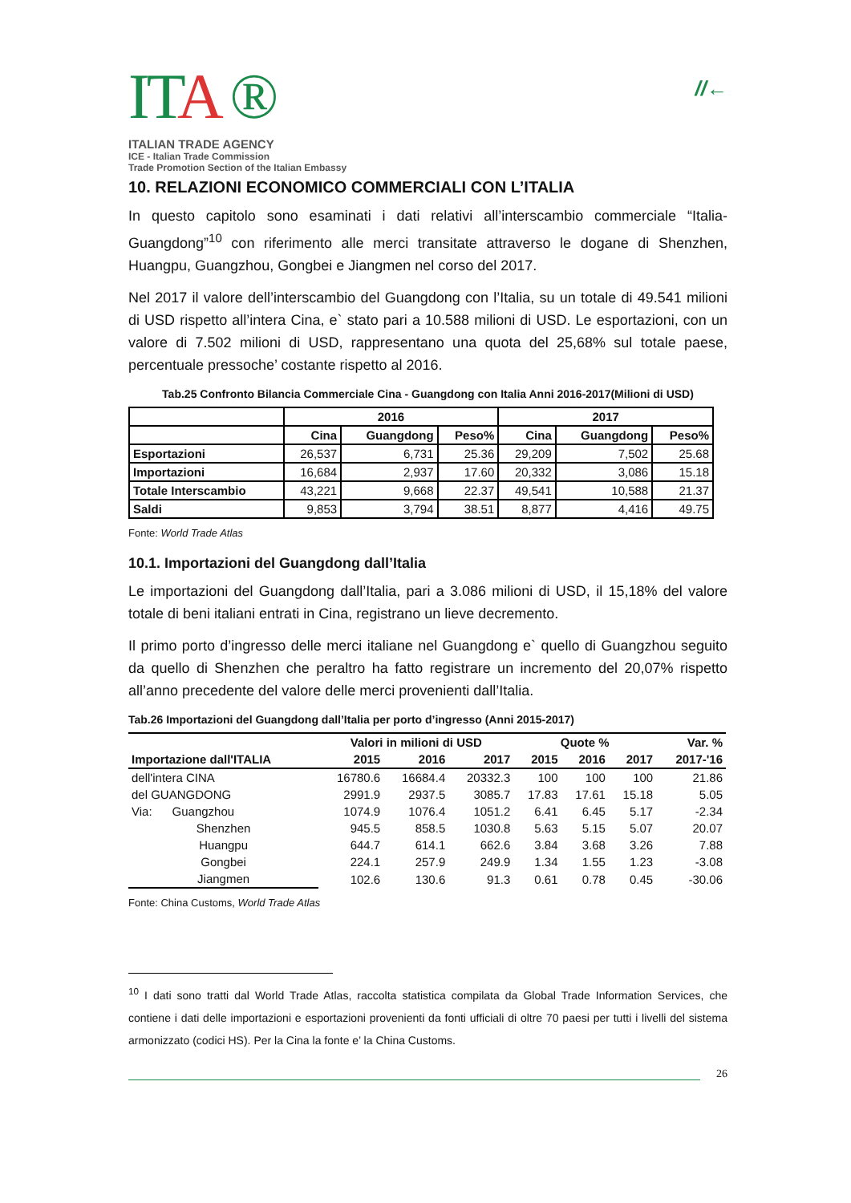ITA ®
ITALIAN TRADE AGENCY
ICE - Italian Trade Commission
Trade Promotion Section of the Italian Embassy
//←
10. RELAZIONI ECONOMICO COMMERCIALI CON L’ITALIA
In questo capitolo sono esaminati i dati relativi all’interscambio commerciale “Italia-Guangdong”<sup>10</sup> con riferimento alle merci transitate attraverso le dogane di Shenzhen, Huangpu, Guangzhou, Gongbei e Jiangmen nel corso del 2017.
Nel 2017 il valore dell’interscambio del Guangdong con l’Italia, su un totale di 49.541 milioni di USD rispetto all’intera Cina, e` stato pari a 10.588 milioni di USD. Le esportazioni, con un valore di 7.502 milioni di USD, rappresentano una quota del 25,68% sul totale paese, percentuale pressoche’ costante rispetto al 2016.
Tab.25 Confronto Bilancia Commerciale Cina - Guangdong con Italia Anni 2016-2017(Milioni di USD)
| | 2016 | | | 2017 | | |
| | Cina | Guangdong | Peso% | Cina | Guangdong | Peso% |
| Esportazioni | 26,537 | 6,731 | 25.36 | 29,209 | 7,502 | 25.68 |
| Importazioni | 16,684 | 2,937 | 17.60 | 20,332 | 3,086 | 15.18 |
| Totale Interscambio | 43,221 | 9,668 | 22.37 | 49,541 | 10,588 | 21.37 |
| Saldi | 9,853 | 3,794 | 38.51 | 8,877 | 4,416 | 49.75 |
Fonte: World Trade Atlas
10.1. Importazioni del Guangdong dall’Italia
Le importazioni del Guangdong dall’Italia, pari a 3.086 milioni di USD, il 15,18% del valore totale di beni italiani entrati in Cina, registrano un lieve decremento.
Il primo porto d’ingresso delle merci italiane nel Guangdong e` quello di Guangzhou seguito da quello di Shenzhen che peraltro ha fatto registrare un incremento del 20,07% rispetto all’anno precedente del valore delle merci provenienti dall’Italia.
Tab.26 Importazioni del Guangdong dall’Italia per porto d’ingresso (Anni 2015-2017)
| | Valori in milioni di USD | | | Quote % | | | Var. % |
| Importazione dall'ITALIA | 2015 | 2016 | 2017 | 2015 | 2016 | 2017 | 2017-'16 |
| dell'intera CINA | 16780.6 | 16684.4 | 20332.3 | 100 | 100 | 100 | 21.86 |
| del GUANGDONG | 2991.9 | 2937.5 | 3085.7 | 17.83 | 17.61 | 15.18 | 5.05 |
| Via: Guangzhou | 1074.9 | 1076.4 | 1051.2 | 6.41 | 6.45 | 5.17 | -2.34 |
| Shenzhen | 945.5 | 858.5 | 1030.8 | 5.63 | 5.15 | 5.07 | 20.07 |
| Huangpu | 644.7 | 614.1 | 662.6 | 3.84 | 3.68 | 3.26 | 7.88 |
| Gongbei | 224.1 | 257.9 | 249.9 | 1.34 | 1.55 | 1.23 | -3.08 |
| Jiangmen | 102.6 | 130.6 | 91.3 | 0.61 | 0.78 | 0.45 | -30.06 |
Fonte: China Customs, World Trade Atlas
<sup>10</sup> I dati sono tratti dal World Trade Atlas, raccolta statistica compilata da Global Trade Information Services, che contiene i dati delle importazioni e esportazioni provenienti da fonti ufficiali di oltre 70 paesi per tutti i livelli del sistema armonizzato (codici HS). Per la Cina la fonte e’ la China Customs.
26